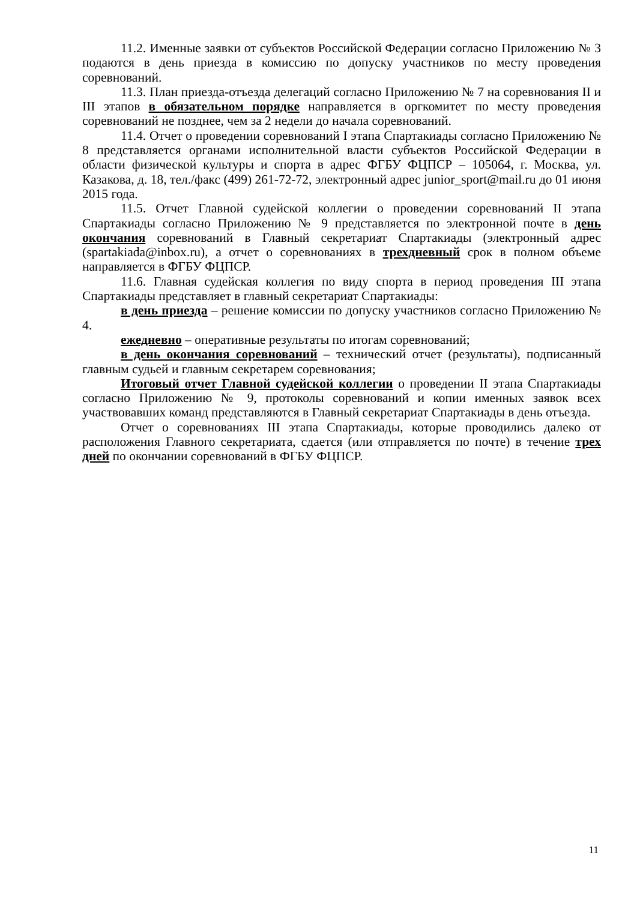11.2. Именные заявки от субъектов Российской Федерации согласно Приложению № 3 подаются в день приезда в комиссию по допуску участников по месту проведения соревнований.
11.3. План приезда-отъезда делегаций согласно Приложению № 7 на соревнования II и III этапов в обязательном порядке направляется в оргкомитет по месту проведения соревнований не позднее, чем за 2 недели до начала соревнований.
11.4. Отчет о проведении соревнований I этапа Спартакиады согласно Приложению № 8 представляется органами исполнительной власти субъектов Российской Федерации в области физической культуры и спорта в адрес ФГБУ ФЦПСР – 105064, г. Москва, ул. Казакова, д. 18, тел./факс (499) 261-72-72, электронный адрес junior_sport@mail.ru до 01 июня 2015 года.
11.5. Отчет Главной судейской коллегии о проведении соревнований II этапа Спартакиады согласно Приложению № 9 представляется по электронной почте в день окончания соревнований в Главный секретариат Спартакиады (электронный адрес (spartakiada@inbox.ru), а отчет о соревнованиях в трехдневный срок в полном объеме направляется в ФГБУ ФЦПСР.
11.6. Главная судейская коллегия по виду спорта в период проведения III этапа Спартакиады представляет в главный секретариат Спартакиады:
в день приезда – решение комиссии по допуску участников согласно Приложению № 4.
ежедневно – оперативные результаты по итогам соревнований;
в день окончания соревнований – технический отчет (результаты), подписанный главным судьей и главным секретарем соревнования;
Итоговый отчет Главной судейской коллегии о проведении II этапа Спартакиады согласно Приложению № 9, протоколы соревнований и копии именных заявок всех участвовавших команд представляются в Главный секретариат Спартакиады в день отъезда.
Отчет о соревнованиях III этапа Спартакиады, которые проводились далеко от расположения Главного секретариата, сдается (или отправляется по почте) в течение трех дней по окончании соревнований в ФГБУ ФЦПСР.
11